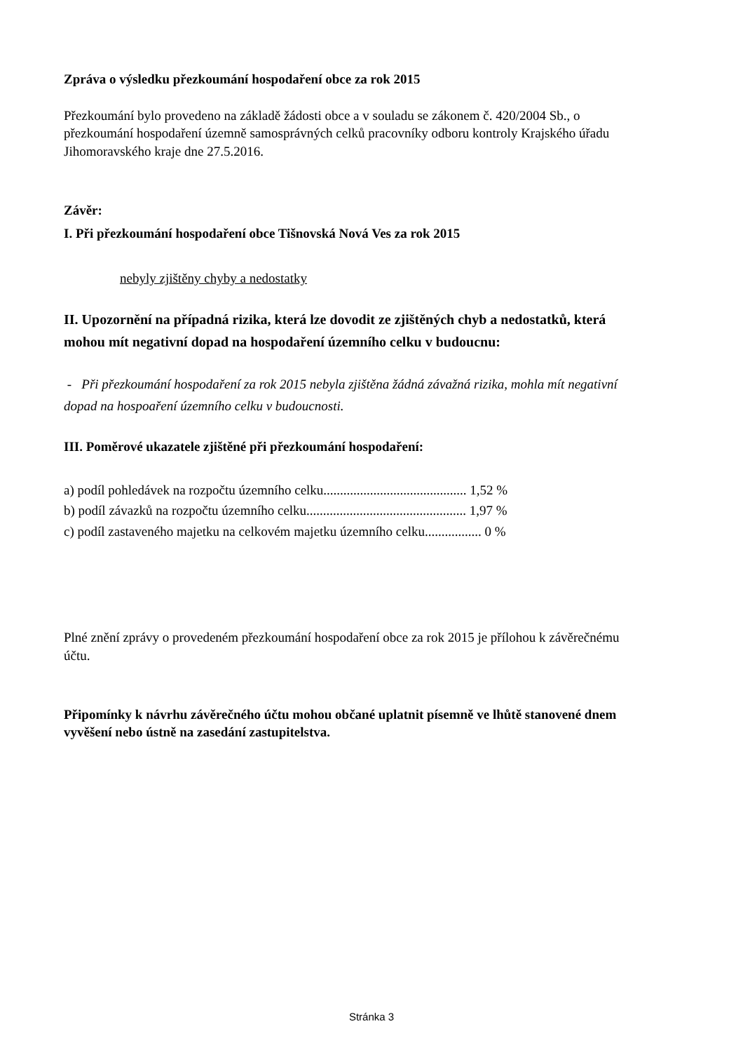Zpráva o výsledku přezkoumání hospodaření obce za rok 2015
Přezkoumání bylo provedeno na základě žádosti obce a v souladu se zákonem č. 420/2004 Sb., o přezkoumání hospodaření územně samosprávných celků pracovníky odboru kontroly Krajského úřadu Jihomoravského kraje dne 27.5.2016.
Závěr:
I. Při přezkoumání hospodaření obce Tišnovská Nová Ves za rok 2015
nebyly zjištěny chyby a nedostatky
II. Upozornění na případná rizika, která lze dovodit ze zjištěných chyb a nedostatků, která mohou mít negativní dopad na hospodaření územního celku v budoucnu:
- Při přezkoumání hospodaření za rok 2015 nebyla zjištěna žádná závažná rizika, mohla mít negativní dopad na hospoaření územního celku v budoucnosti.
III. Poměrové ukazatele zjištěné při přezkoumání hospodaření:
a) podíl pohledávek na rozpočtu územního celku........................................... 1,52 %
b) podíl závazků na rozpočtu územního celku................................................ 1,97 %
c) podíl zastaveného majetku na celkovém majetku územního celku................. 0 %
Plné znění zprávy o provedeném přezkoumání hospodaření obce za rok 2015 je přílohou k závěrečnému účtu.
Připomínky k návrhu závěrečného účtu mohou občané uplatnit písemně ve lhůtě stanovené dnem vyvěšení nebo ústně na zasedání zastupitelstva.
Stránka 3